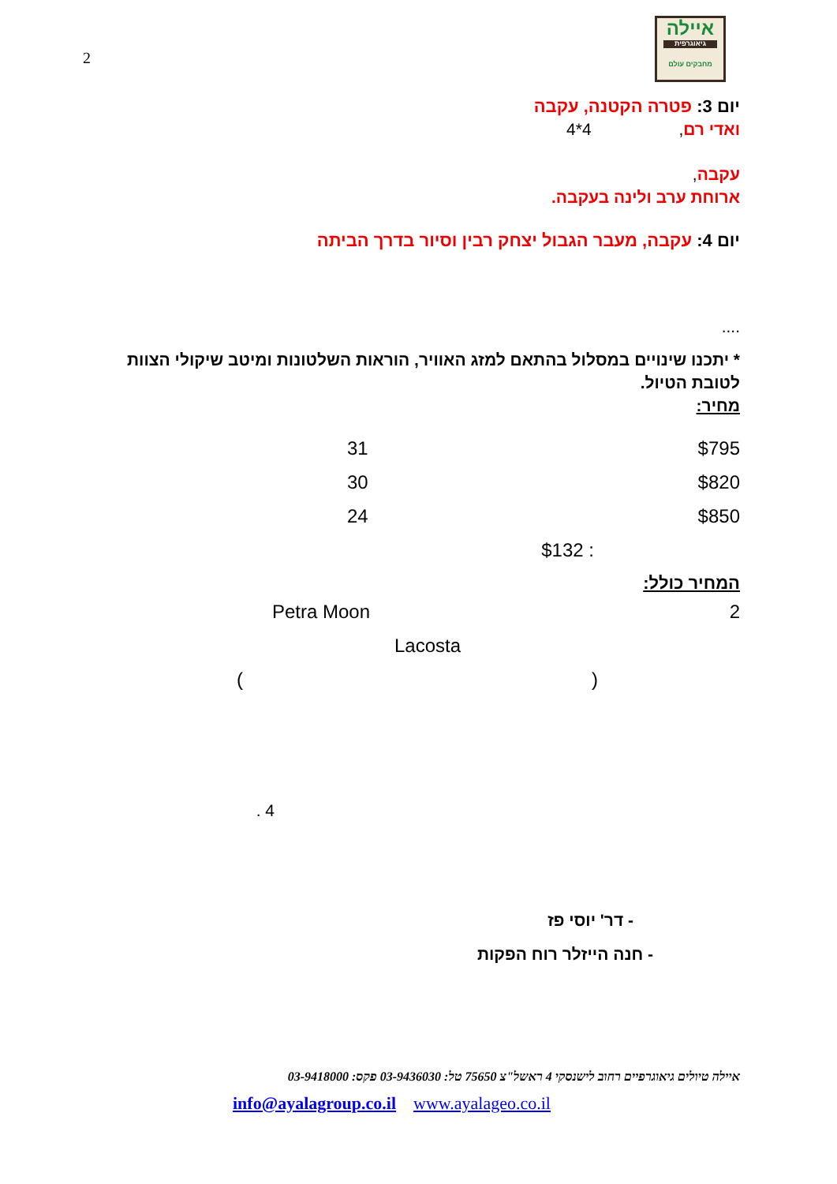2
איילה
גיאוגרפית
מחבקים עולם
יום 3: פטרה הקטנה, עקבה
ואדי רם, 4*4
עקבה,
ארוחת ערב ולינה בעקבה.
יום 4: עקבה, מעבר הגבול יצחק רבין וסיור בדרך הביתה
....
* יתכנו שינויים במסלול בהתאם למזג האוויר, הוראות השלטונות ומיטב שיקולי הצוות לטובת הטיול.
מחיר:
$795 31
$820 30
$850 24
: $132
המחיר כולל:
2 Petra Moon
Lacosta
()
4 .
- דר' יוסי פז
- חנה הייזלר רוח הפקות
איילה טיולים גיאוגרפיים רחוב לישנסקי 4 ראשל"צ 75650 טל: 03-9436030 פקס: 03-9418000
info@ayalagroup.co.il www.ayalageo.co.il